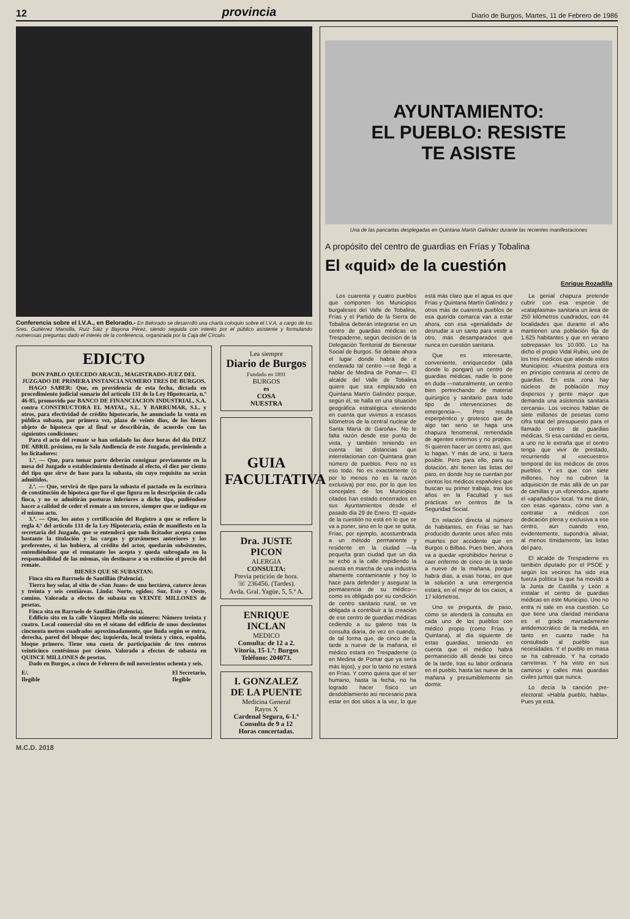12 provincia Diario de Burgos, Martes, 11 de Febrero de 1986
Conferencia sobre el I.V.A., en Belorado.- En Belorado se desarrolló una charla coloquio sobre el I.V.A. a cargo de los Sres. Gutiérrez Mansilla, Ruiz Sáiz y Bayona Pérez, siendo seguida con interés por el público asistente y formulando numerosas preguntas dado el interés de la conferencia, organizada por la Caja del Círculo.
EDICTO
DON PABLO QUECEDO ARACIL, MAGISTRADO-JUEZ DEL JUZGADO DE PRIMERA INSTANCIA NUMERO TRES DE BURGOS.
HAGO SABER: Que, en providencia de esta fecha, dictada en procedimiento judicial sumario del artículo 131 de la Ley Hipotecaria, n.º 46-85, promovido por BANCO DE FINANCIACION INDUSTRIAL, S.A. contra CONSTRUCTORA EL MAYAL, S.L. Y BARRUMAR, S.L. y otros, para efectividad de crédito hipotecario, he anunciado la venta en pública subasta, por primera vez, plazo de veinte días, de los bienes objeto de hipoteca que al final se describirán, de acuerdo con las siguientes condiciones:
Para el acto del remate se han señalado las doce horas del día DIEZ DE ABRIL próximo, en la Sala Audiencia de este Juzgado, previniendo a los licitadores:
1.º. — Que, para tomar parte deberán consignar previamente en la mesa del Juzgado o establecimiento destinado al efecto, el diez por ciento del tipo que sirve de base para la subasta, sin cuyo requisito no serán admitidos.
2.º. — Que, servirá de tipo para la subasta el pactado en la escritura de constitución de hipoteca que fue el que figura en la descripción de cada finca, y no se admitirán posturas inferiores a dicho tipo, pudiéndose hacer a calidad de ceder el remate a un tercero, siempre que se indique en el mismo acto.
3.º. — Que, los autos y certificación del Registro a que se refiere la regla 4.ª del artículo 131 de la Ley Hipotecaria, están de manifiesto en la secretaría del Juzgado, que se entenderá que todo licitador acepta como bastante la titulación y las cargas y gravámenes anteriores y los preferentes, si las hubiera, al crédito del actor, quedarán subsistentes, entendiéndose que el rematante los acepta y queda subrogado en la responsabilidad de las mismas, sin destinarse a su extinción el precio del remate.
BIENES QUE SE SUBASTAN:
Finca sita en Barruelo de Santillán (Palencia).
Tierra hoy solar, al sitio de «San Juan» de una hectárea, catorce áreas y treinta y seis centiáreas. Linda: Norte, egidos; Sur, Este y Oeste, camino. Valorada a efectos de subasta en VEINTE MILLONES de pesetas.
Finca sita en Barruelo de Santillán (Palencia).
Edificio sito en la calle Vázquez Mella sin número: Número treinta y cuatro. Local comercial sito en el sótano del edificio de unos doscientos cincuenta metros cuadrados aproximadamente, que linda según se entra, derecha, pared del bloque dos; izquierda, local treinta y cinco, espalda, bloque primero. Tiene una cuota de participación de tres enteros veinticinco centésimas por ciento. Valorado a efectos de subasta en QUINCE MILLONES de pesetas.
Dado en Burgos, a cinco de Febrero de mil novecientos ochenta y seis.
E/.
Ilegible El Secretario,
Ilegible
Lea siempre
Diario de Burgos
Fundado en 1891
BURGOS
es
COSA
NUESTRA
GUIA
FACULTATIVA
Dra. JUSTE PICON
ALERGIA
CONSULTA:
Previa petición de hora.
☏ 236456. (Tardes).
Avda. Gral. Yagüe, 5, 5.º A.
ENRIQUE INCLAN
MEDICO
Consulta: de 12 a 2.
Vitoria, 15-1.º: Burgos
Teléfono: 204073.
I. GONZALEZ
DE LA PUENTE
Medicina General
Rayos X
Cardenal Segura, 6-1.º
Consulta de 9 a 12
Horas concertadas.
AYUNTAMIENTO:
EL PUEBLO: RESISTE
TE ASISTE
Una de las pancartas desplegadas en Quintana Martín Galíndez durante las recientes manifestaciones
A propósito del centro de guardias en Frías y Tobalina
El «quid» de la cuestión
Enrique Rozadilla
Los cuarenta y cuatro pueblos que componen los Municipios burgaleses del Valle de Tobalina, Frías y el Partido de la Sierra de Tobalina deberán integrarse en un centro de guardias médicas en Trespaderne, según decisión de la Delegación Territorial de Bienestar Social de Burgos. Se debate ahora el lugar donde habrá de ir enclavado tal centro —se llegó a hablar de Medina de Pomar—. El alcalde del Valle de Tobalina quiere que sea emplazado en Quintana Martín Galíndez porque, según él, se halla en una situación geográfica estratégica «teniendo en cuenta que vivimos a escasos kilómetros de la central nuclear de Santa María de Garoña». No le falta razón desde ese punto de vista, y también teniendo en cuenta las distancias que interrelacionan con Quintana gran número de pueblos. Pero no es eso todo. No es exactamente (o por lo menos no es la razón exclusiva) por eso, por lo que los concejales de los Municipios citados han estado encerrados en sus Ayuntamientos desde el pasado día 29 de Enero. El «quid» de la cuestión no está en lo que se va a poner, sino en lo que se quita. Frías, por ejemplo, acostumbrada a un método permanente y residente en la ciudad —la pequeña gran ciudad que un día se echó a la calle impidiendo la puesta en marcha de una industria altamente contaminante y hoy lo hace para defender y asegurar la permanencia de su médico— como es obligado por su condición de centro sanitario rural, se ve obligada a contribuir a la creación de ese centro de guardias médicas cediendo a su galeno tras la consulta diaria, de vez en cuando, de tal forma que, de cinco de la tarde a nueve de la mañana, el médico estará en Trespaderne (o en Medina de Pomar que ya sería más lejos), y por lo tanto no estará en Frías. Y como quiera que el ser humano, hasta la fecha, no ha logrado hacer físico un desdoblamiento así necesario para estar en dos sitios a la vez, lo que está más claro que el agua es que Frías y Quintana Martín Galíndez y otros más de cuarenta pueblos de esa querida comarca van a estar ahora, con esa «genialidad» de desnudar a un santo para vestir a otro, más desamparados que nunca en cuestión sanitaria.
Que es interesante, conveniente, enriquecedor (allá donde lo pongan) un centro de guardias médicas, nadie lo pone en duda —naturalmente, un centro bien pertrechando de material quirúrgico y sanitario para todo tipo de intervenciones de emergencia—. Pero resulta esperpéntico y grotesco que de algo tan serio se haga una chapuza fenomenal, remendada de agentes externos y no propios. Si quieren hacer un centro así, que lo hagan. Y más de uno, si fuera posible. Pero para ello, para su dotación, ahí tienen las listas del paro, en donde hoy se cuentan por cientos los médicos españoles que buscan su primer trabajo, tras los años en la Facultad y sus prácticas en centros de la Seguridad Social.
En relación directa al número de habitantes, en Frías se han producido durante unos años más muertes por accidente que en Burgos o Bilbao. Pues bien, ahora va a quedar «prohibido» herirse o caer enfermo de cinco de la tarde a nueve de la mañana, porque habrá días, a esas horas, en que la solución a una emergencia estará, en el mejor de los casos, a 17 kilómetros.
Uno se pregunta, de paso, cómo se atenderá la consulta en cada uno de los pueblos con médico propio (como Frías y Quintana), al día siguiente de estas guardias, teniendo en cuenta que el médico habrá permanecido allí desde las cinco de la tarde, tras su labor ordinaria en el pueblo, hasta las nueve de la mañana y presumiblemente sin dormir.
La genial chapuza pretende cubrir con esa especie de «cataplasma» sanitaria un área de 250 kilómetros cuadrados, con 44 localidades que durante el año mantienen una población fija de 1.625 habitantes y que en verano sobrepasan los 10.000. Lo ha dicho el propio Vidal Rubio, uno de los tres médicos que atiende estos Municipios: «Nuestra postura era en principio contraria al centro de guardias. En esta zona hay núcleos de población muy dispersos y gente mayor que demanda una asistencia sanitaria cercana». Los vecinos hablan de siete millones de pesetas como cifra total del presupuesto para el llamado centro de guardias médicas. Si esa cantidad es cierta, a uno no le extraña que el centro tenga que vivir de prestado, recurriendo al «secuestro» temporal de los médicos de otros pueblos. Y es que con siete millones, hoy no cubren la adquisición de más allá de un par de camillas y un «fonendo», aparte el «apañadico» local. Ya me dirán, con esas «ganas», cómo van a contratar a médicos con dedicación plena y exclusiva a ese centro, aún cuando eso, evidentemente, supondría aliviar, al menos tímidamente, las listas del paro.
El alcalde de Trespaderne es también diputado por el PSOE y según los vecinos ha sido esa fuerza política la que ha movido a la Junta de Castilla y León a instalar el centro de guardias médicas en este Municipio. Uno no entra ni sale en esa cuestión. Lo que tiene una claridad meridiana es el grado marcadamente antidemocrático de la medida, en tanto en cuanto nadie ha consultado al pueblo sus necesidades. Y el pueblo en masa se ha cabreado. Y ha cortado carreteras. Y ha visto en sus caminos y calles más guardias civiles juntos que nunca.
Lo decía la canción pre-electoral: «Habla pueblo, habla». Pues ya está.
M.C.D. 2018